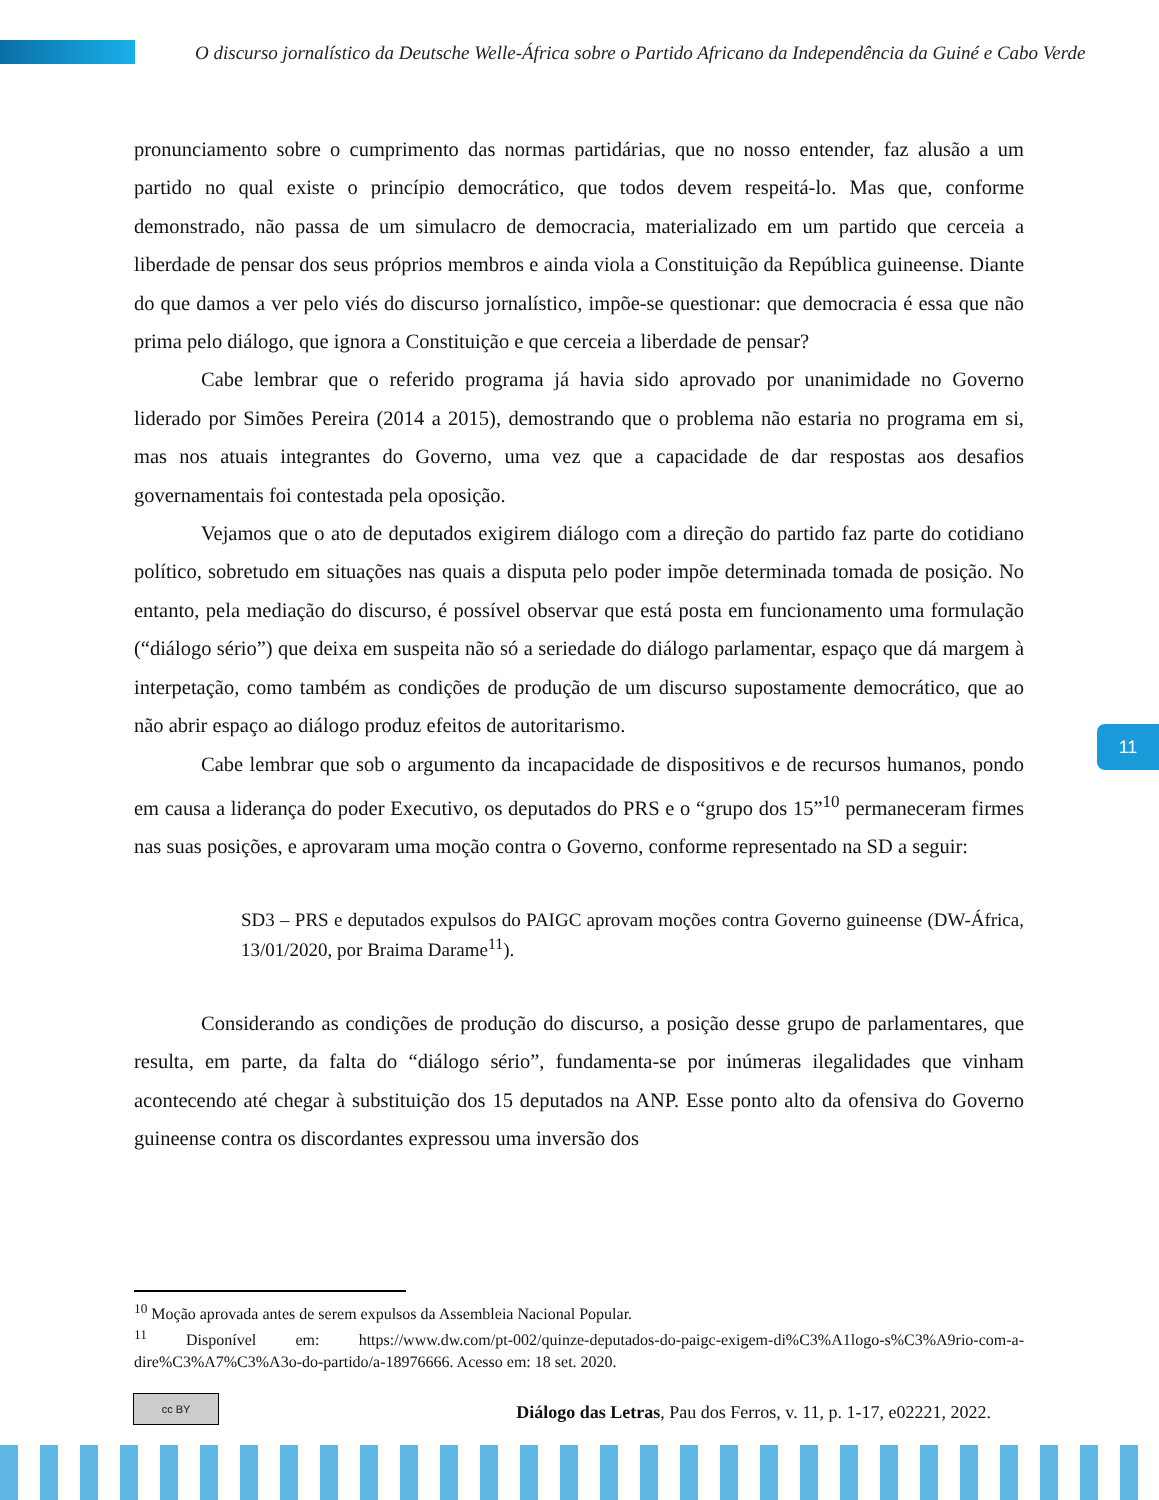O discurso jornalístico da Deutsche Welle-África sobre o Partido Africano da Independência da Guiné e Cabo Verde
pronunciamento sobre o cumprimento das normas partidárias, que no nosso entender, faz alusão a um partido no qual existe o princípio democrático, que todos devem respeitá-lo. Mas que, conforme demonstrado, não passa de um simulacro de democracia, materializado em um partido que cerceia a liberdade de pensar dos seus próprios membros e ainda viola a Constituição da República guineense. Diante do que damos a ver pelo viés do discurso jornalístico, impõe-se questionar: que democracia é essa que não prima pelo diálogo, que ignora a Constituição e que cerceia a liberdade de pensar?
Cabe lembrar que o referido programa já havia sido aprovado por unanimidade no Governo liderado por Simões Pereira (2014 a 2015), demostrando que o problema não estaria no programa em si, mas nos atuais integrantes do Governo, uma vez que a capacidade de dar respostas aos desafios governamentais foi contestada pela oposição.
Vejamos que o ato de deputados exigirem diálogo com a direção do partido faz parte do cotidiano político, sobretudo em situações nas quais a disputa pelo poder impõe determinada tomada de posição. No entanto, pela mediação do discurso, é possível observar que está posta em funcionamento uma formulação (“diálogo sério”) que deixa em suspeita não só a seriedade do diálogo parlamentar, espaço que dá margem à interpetação, como também as condições de produção de um discurso supostamente democrático, que ao não abrir espaço ao diálogo produz efeitos de autoritarismo.
Cabe lembrar que sob o argumento da incapacidade de dispositivos e de recursos humanos, pondo em causa a liderança do poder Executivo, os deputados do PRS e o “grupo dos 15”<sup>10</sup> permaneceram firmes nas suas posições, e aprovaram uma moção contra o Governo, conforme representado na SD a seguir:
SD3 – PRS e deputados expulsos do PAIGC aprovam moções contra Governo guineense (DW-África, 13/01/2020, por Braima Darame<sup>11</sup>).
Considerando as condições de produção do discurso, a posição desse grupo de parlamentares, que resulta, em parte, da falta do “diálogo sério”, fundamenta-se por inúmeras ilegalidades que vinham acontecendo até chegar à substituição dos 15 deputados na ANP. Esse ponto alto da ofensiva do Governo guineense contra os discordantes expressou uma inversão dos
<sup>10</sup> Moção aprovada antes de serem expulsos da Assembleia Nacional Popular.
<sup>11</sup> Disponível em: https://www.dw.com/pt-002/quinze-deputados-do-paigc-exigem-di%C3%A1logo-s%C3%A9rio-com-a-dire%C3%A7%C3%A3o-do-partido/a-18976666. Acesso em: 18 set. 2020.
11
cc BY
Diálogo das Letras, Pau dos Ferros, v. 11, p. 1-17, e02221, 2022.